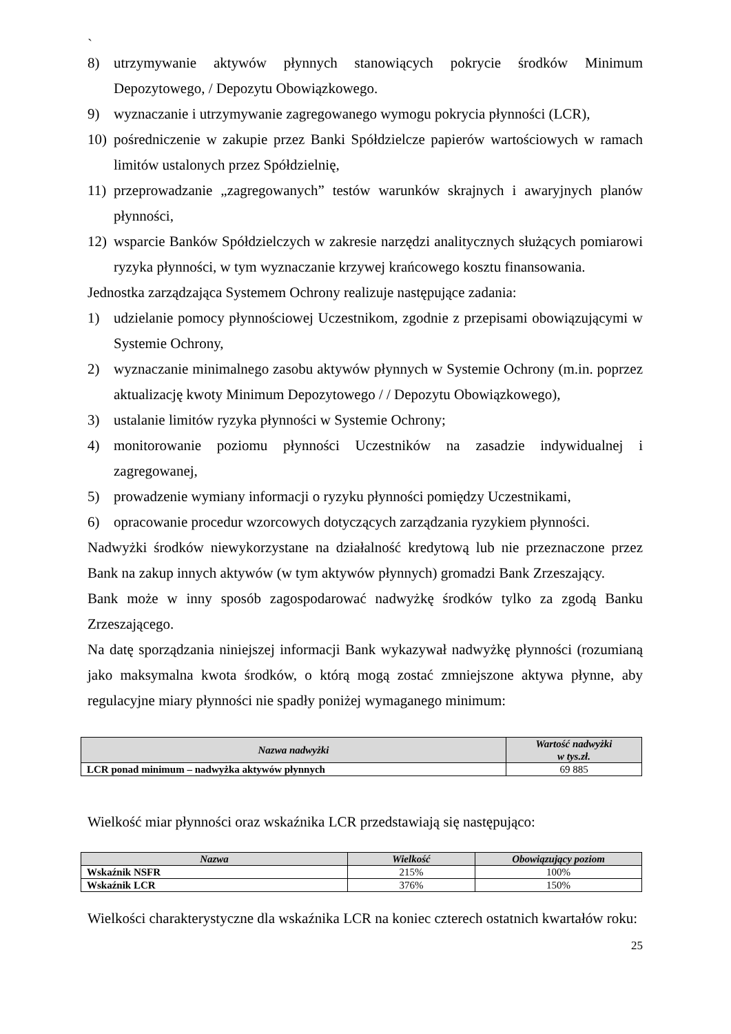`
8) utrzymywanie aktywów płynnych stanowiących pokrycie środków Minimum Depozytowego, / Depozytu Obowiązkowego.
9) wyznaczanie i utrzymywanie zagregowanego wymogu pokrycia płynności (LCR),
10) pośredniczenie w zakupie przez Banki Spółdzielcze papierów wartościowych w ramach limitów ustalonych przez Spółdzielnię,
11) przeprowadzanie „zagregowanych” testów warunków skrajnych i awaryjnych planów płynności,
12) wsparcie Banków Spółdzielczych w zakresie narzędzi analitycznych służących pomiarowi ryzyka płynności, w tym wyznaczanie krzywej krańcowego kosztu finansowania.
Jednostka zarządzająca Systemem Ochrony realizuje następujące zadania:
1) udzielanie pomocy płynnościowej Uczestnikom, zgodnie z przepisami obowiązującymi w Systemie Ochrony,
2) wyznaczanie minimalnego zasobu aktywów płynnych w Systemie Ochrony (m.in. poprzez aktualizację kwoty Minimum Depozytowego / / Depozytu Obowiązkowego),
3) ustalanie limitów ryzyka płynności w Systemie Ochrony;
4) monitorowanie poziomu płynności Uczestników na zasadzie indywidualnej i zagregowanej,
5) prowadzenie wymiany informacji o ryzyku płynności pomiędzy Uczestnikami,
6) opracowanie procedur wzorcowych dotyczących zarządzania ryzykiem płynności.
Nadwyżki środków niewykorzystane na działalność kredytową lub nie przeznaczone przez Bank na zakup innych aktywów (w tym aktywów płynnych) gromadzi Bank Zrzeszający.
Bank może w inny sposób zagospodarować nadwyżkę środków tylko za zgodą Banku Zrzeszającego.
Na datę sporządzania niniejszej informacji Bank wykazywał nadwyżkę płynności (rozumianą jako maksymalna kwota środków, o którą mogą zostać zmniejszone aktywa płynne, aby regulacyjne miary płynności nie spadły poniżej wymaganego minimum:
| Nazwa nadwyżki | Wartość nadwyżki w tys.zł. |
| --- | --- |
| LCR ponad minimum – nadwyżka aktywów płynnych | 69 885 |
Wielkość miar płynności oraz wskaźnika LCR przedstawiają się następująco:
| Nazwa | Wielkość | Obowiązujący poziom |
| --- | --- | --- |
| Wskaźnik NSFR | 215% | 100% |
| Wskaźnik LCR | 376% | 150% |
Wielkości charakterystyczne dla wskaźnika LCR na koniec czterech ostatnich kwartałów roku:
25